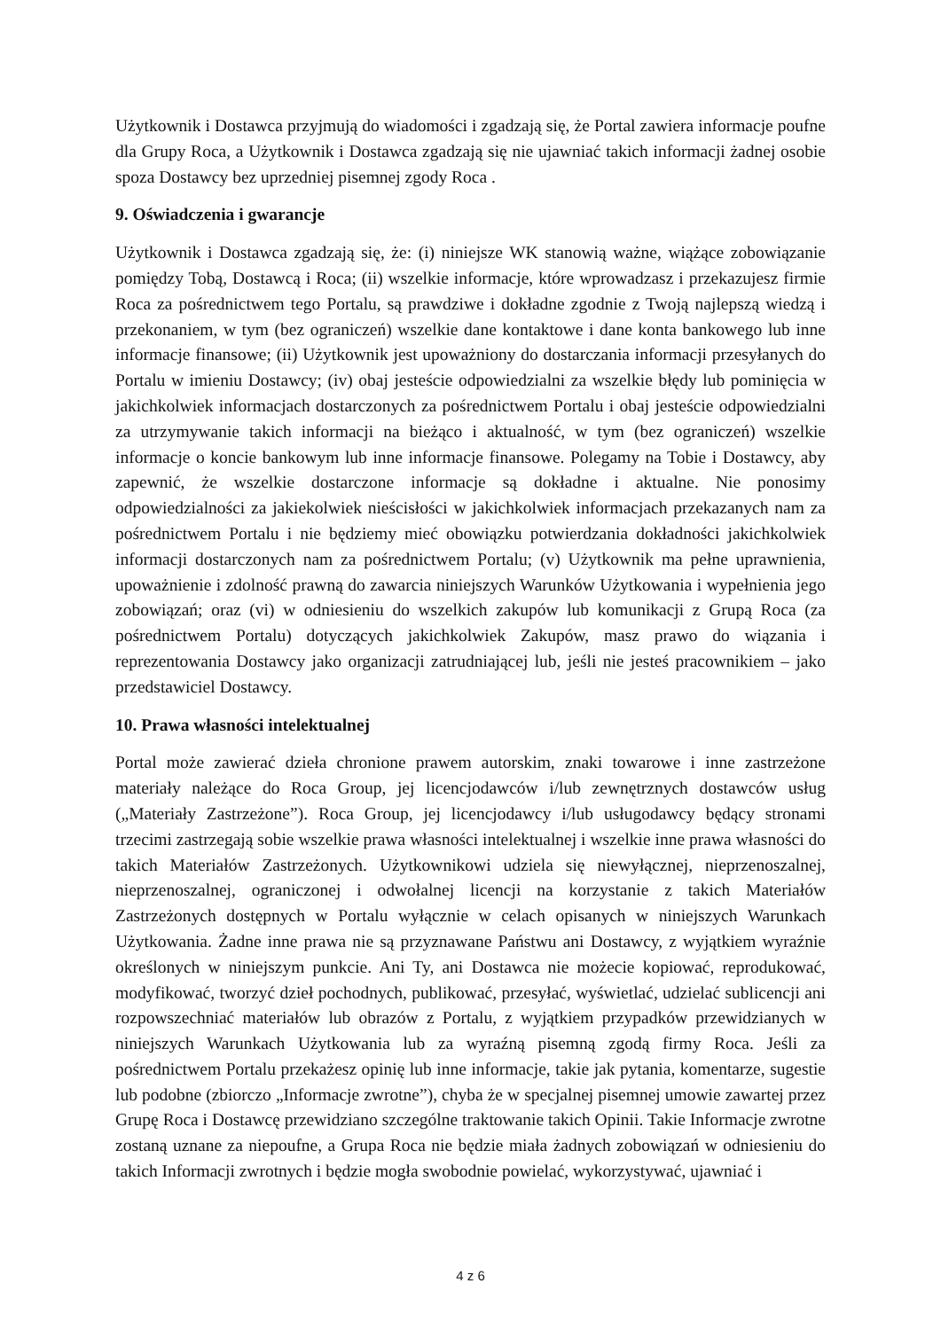Użytkownik i Dostawca przyjmują do wiadomości i zgadzają się, że Portal zawiera informacje poufne dla Grupy Roca, a Użytkownik i Dostawca zgadzają się nie ujawniać takich informacji żadnej osobie spoza Dostawcy bez uprzedniej pisemnej zgody Roca .
9. Oświadczenia i gwarancje
Użytkownik i Dostawca zgadzają się, że: (i) niniejsze WK stanowią ważne, wiążące zobowiązanie pomiędzy Tobą, Dostawcą i Roca; (ii) wszelkie informacje, które wprowadzasz i przekazujesz firmie Roca za pośrednictwem tego Portalu, są prawdziwe i dokładne zgodnie z Twoją najlepszą wiedzą i przekonaniem, w tym (bez ograniczeń) wszelkie dane kontaktowe i dane konta bankowego lub inne informacje finansowe; (ii) Użytkownik jest upoważniony do dostarczania informacji przesyłanych do Portalu w imieniu Dostawcy; (iv) obaj jesteście odpowiedzialni za wszelkie błędy lub pominięcia w jakichkolwiek informacjach dostarczonych za pośrednictwem Portalu i obaj jesteście odpowiedzialni za utrzymywanie takich informacji na bieżąco i aktualność, w tym (bez ograniczeń) wszelkie informacje o koncie bankowym lub inne informacje finansowe. Polegamy na Tobie i Dostawcy, aby zapewnić, że wszelkie dostarczone informacje są dokładne i aktualne. Nie ponosimy odpowiedzialności za jakiekolwiek nieścisłości w jakichkolwiek informacjach przekazanych nam za pośrednictwem Portalu i nie będziemy mieć obowiązku potwierdzania dokładności jakichkolwiek informacji dostarczonych nam za pośrednictwem Portalu; (v) Użytkownik ma pełne uprawnienia, upoważnienie i zdolność prawną do zawarcia niniejszych Warunków Użytkowania i wypełnienia jego zobowiązań; oraz (vi) w odniesieniu do wszelkich zakupów lub komunikacji z Grupą Roca (za pośrednictwem Portalu) dotyczących jakichkolwiek Zakupów, masz prawo do wiązania i reprezentowania Dostawcy jako organizacji zatrudniającej lub, jeśli nie jesteś pracownikiem – jako przedstawiciel Dostawcy.
10. Prawa własności intelektualnej
Portal może zawierać dzieła chronione prawem autorskim, znaki towarowe i inne zastrzeżone materiały należące do Roca Group, jej licencjodawców i/lub zewnętrznych dostawców usług („Materiały Zastrzeżone”). Roca Group, jej licencjodawcy i/lub usługodawcy będący stronami trzecimi zastrzegają sobie wszelkie prawa własności intelektualnej i wszelkie inne prawa własności do takich Materiałów Zastrzeżonych. Użytkownikowi udziela się niewyłącznej, nieprzenoszalnej, nieprzenoszalnej, ograniczonej i odwołalnej licencji na korzystanie z takich Materiałów Zastrzeżonych dostępnych w Portalu wyłącznie w celach opisanych w niniejszych Warunkach Użytkowania. Żadne inne prawa nie są przyznawane Państwu ani Dostawcy, z wyjątkiem wyraźnie określonych w niniejszym punkcie. Ani Ty, ani Dostawca nie możecie kopiować, reprodukować, modyfikować, tworzyć dzieł pochodnych, publikować, przesyłać, wyświetlać, udzielać sublicencji ani rozpowszechniać materiałów lub obrazów z Portalu, z wyjątkiem przypadków przewidzianych w niniejszych Warunkach Użytkowania lub za wyraźną pisemną zgodą firmy Roca. Jeśli za pośrednictwem Portalu przekażesz opinię lub inne informacje, takie jak pytania, komentarze, sugestie lub podobne (zbiorczo „Informacje zwrotne”), chyba że w specjalnej pisemnej umowie zawartej przez Grupę Roca i Dostawcę przewidziano szczególne traktowanie takich Opinii. Takie Informacje zwrotne zostaną uznane za niepoufne, a Grupa Roca nie będzie miała żadnych zobowiązań w odniesieniu do takich Informacji zwrotnych i będzie mogła swobodnie powielać, wykorzystywać, ujawniać i
4 z 6